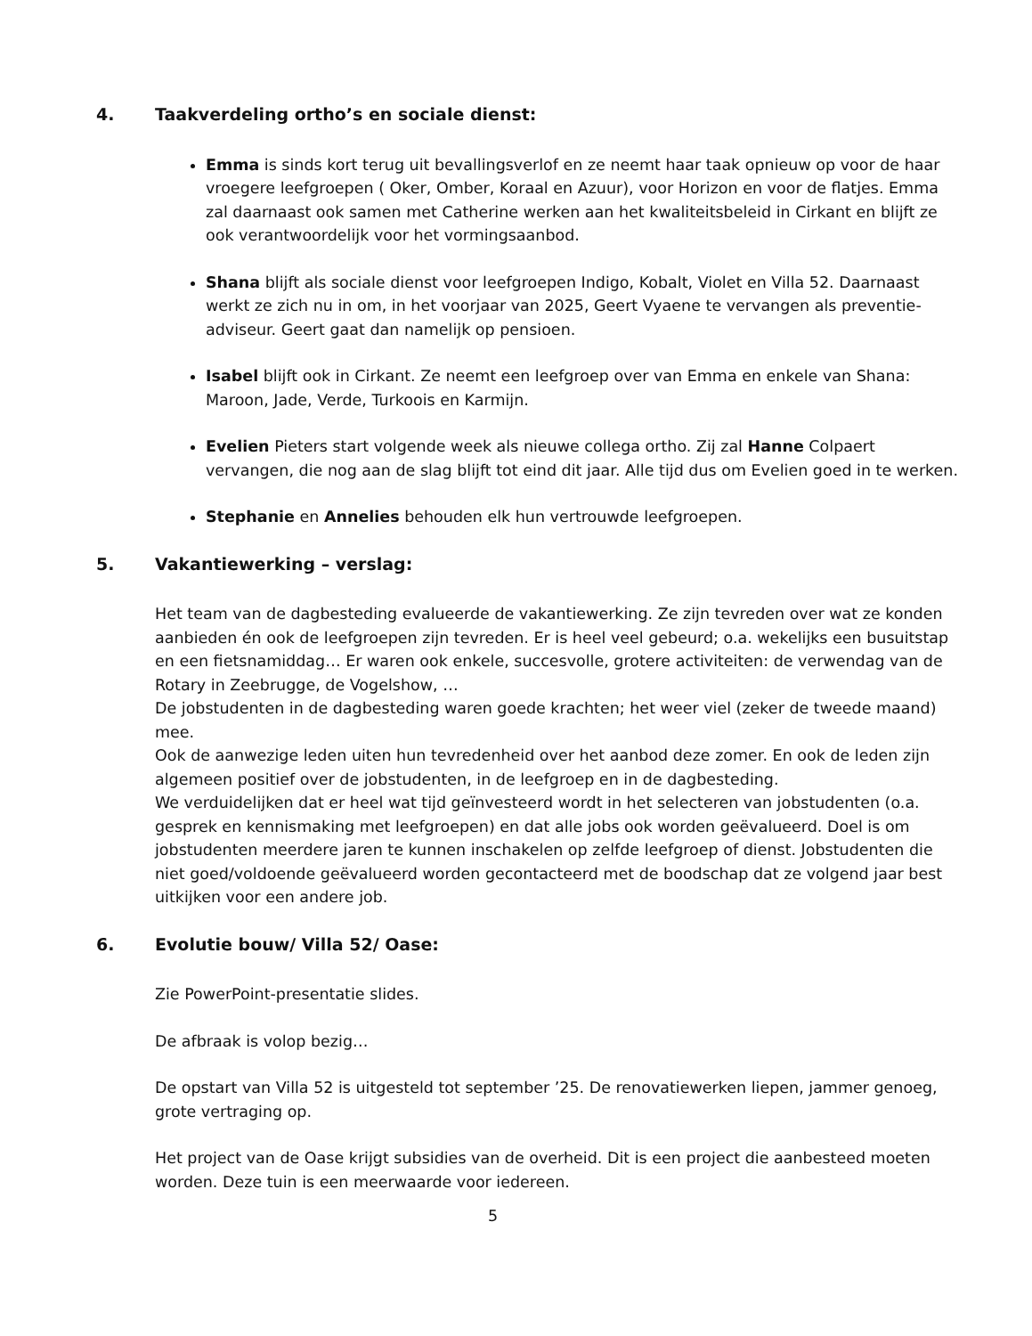4. Taakverdeling ortho’s en sociale dienst:
Emma is sinds kort terug uit bevallingsverlof en ze neemt haar taak opnieuw op voor de haar vroegere leefgroepen ( Oker, Omber, Koraal en Azuur), voor Horizon en voor de flatjes. Emma zal daarnaast ook samen met Catherine werken aan het kwaliteitsbeleid in Cirkant en blijft ze ook verantwoordelijk voor het vormingsaanbod.
Shana blijft als sociale dienst voor leefgroepen Indigo, Kobalt, Violet en Villa 52. Daarnaast werkt ze zich nu in om, in het voorjaar van 2025, Geert Vyaene te vervangen als preventie-adviseur. Geert gaat dan namelijk op pensioen.
Isabel blijft ook in Cirkant. Ze neemt een leefgroep over van Emma en enkele van Shana: Maroon, Jade, Verde, Turkoois en Karmijn.
Evelien Pieters start volgende week als nieuwe collega ortho. Zij zal Hanne Colpaert vervangen, die nog aan de slag blijft tot eind dit jaar. Alle tijd dus om Evelien goed in te werken.
Stephanie en Annelies behouden elk hun vertrouwde leefgroepen.
5. Vakantiewerking – verslag:
Het team van de dagbesteding evalueerde de vakantiewerking. Ze zijn tevreden over wat ze konden aanbieden én ook de leefgroepen zijn tevreden. Er is heel veel gebeurd; o.a. wekelijks een busuitstap en een fietsnamiddag… Er waren ook enkele, succesvolle, grotere activiteiten: de verwendag van de Rotary in Zeebrugge, de Vogelshow, …
De jobstudenten in de dagbesteding waren goede krachten; het weer viel (zeker de tweede maand) mee.
Ook de aanwezige leden uiten hun tevredenheid over het aanbod deze zomer. En ook de leden zijn algemeen positief over de jobstudenten, in de leefgroep en in de dagbesteding.
We verduidelijken dat er heel wat tijd geïnvesteerd wordt in het selecteren van jobstudenten (o.a. gesprek en kennismaking met leefgroepen) en dat alle jobs ook worden geëvalueerd. Doel is om jobstudenten meerdere jaren te kunnen inschakelen op zelfde leefgroep of dienst. Jobstudenten die niet goed/voldoende geëvalueerd worden gecontacteerd met de boodschap dat ze volgend jaar best uitkijken voor een andere job.
6. Evolutie bouw/ Villa 52/ Oase:
Zie PowerPoint-presentatie slides.
De afbraak is volop bezig…
De opstart van Villa 52 is uitgesteld tot september ’25. De renovatiewerken liepen, jammer genoeg, grote vertraging op.
Het project van de Oase krijgt subsidies van de overheid. Dit is een project die aanbesteed moeten worden. Deze tuin is een meerwaarde voor iedereen.
5